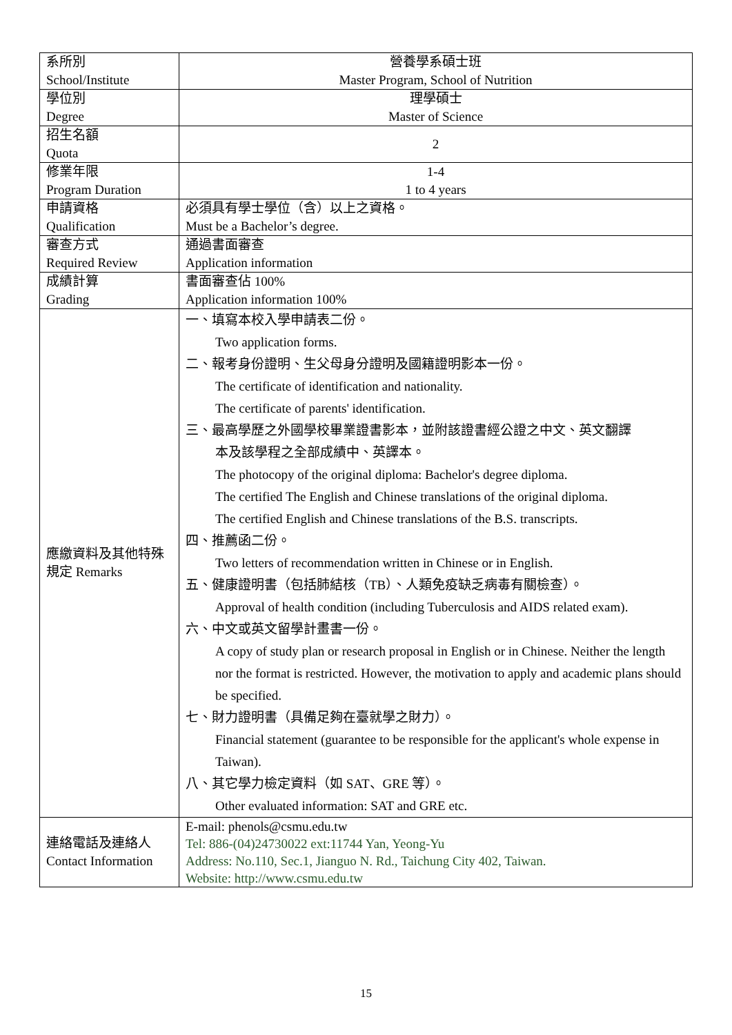| 系所別 School/Institute | 營養學系碩士班 Master Program, School of Nutrition |
| 學位別 Degree | 理學碩士 Master of Science |
| 招生名額 Quota | 2 |
| 修業年限 Program Duration | 1-4 1 to 4 years |
| 申請資格 Qualification | 必須具有學士學位（含）以上之資格。 Must be a Bachelor’s degree. |
| 審查方式 Required Review | 通過書面審查 Application information |
| 成績計算 Grading | 書面審查佔 100% Application information 100% |
| 應繳資料及其他特殊規定 Remarks | 一、填寫本校入學申請表二份。 Two application forms. 二、報考身份證明、生父母身分證明及國籍證明影本一份。 The certificate of identification and nationality. The certificate of parents' identification. 三、最高學歷之外國學校畢業證書影本，並附該證書經公證之中文、英文翻譯 本及該學程之全部成績中、英譯本。 The photocopy of the original diploma: Bachelor's degree diploma. The certified The English and Chinese translations of the original diploma. The certified English and Chinese translations of the B.S. transcripts. 四、推薦函二份。 Two letters of recommendation written in Chinese or in English. 五、健康證明書（包括肺結核（TB）、人類免疫缺乏病毒有關檢查）。 Approval of health condition (including Tuberculosis and AIDS related exam). 六、中文或英文留學計畫書一份。 A copy of study plan or research proposal in English or in Chinese. Neither the length nor the format is restricted. However, the motivation to apply and academic plans should be specified. 七、財力證明書（具備足夠在臺就學之財力）。 Financial statement (guarantee to be responsible for the applicant's whole expense in Taiwan). 八、其它學力檢定資料（如 SAT、GRE 等）。 Other evaluated information: SAT and GRE etc. |
| 連絡電話及連絡人 Contact Information | E-mail: phenols@csmu.edu.tw Tel: 886-(04)24730022 ext:11744 Yan, Yeong-Yu Address: No.110, Sec.1, Jianguo N. Rd., Taichung City 402, Taiwan. Website: http://www.csmu.edu.tw |
15